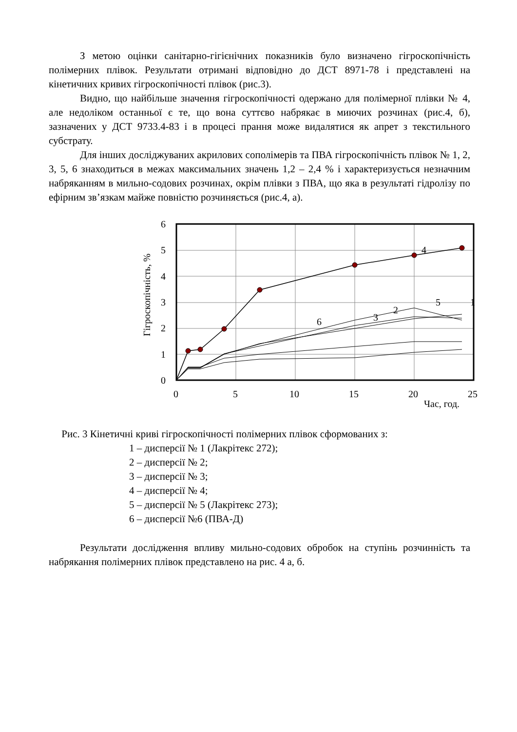З метою оцінки санітарно-гігієнічних показників було визначено гігроскопічність полімерних плівок. Результати отримані відповідно до ДСТ 8971-78 і представлені на кінетичних кривих гігроскопічності плівок (рис.3).
Видно, що найбільше значення гігроскопічності одержано для полімерної плівки № 4, але недоліком останньої є те, що вона суттєво набрякає в миючих розчинах (рис.4, б), зазначених у ДСТ 9733.4-83 і в процесі прання може видалятися як апрет з текстильного субстрату.
Для інших досліджуваних акрилових сополімерів та ПВА гігроскопічність плівок № 1, 2, 3, 5, 6 знаходиться в межах максимальних значень 1,2 – 2,4 % і характеризується незначним набряканням в мильно-содових розчинах, окрім плівки з ПВА, що яка в результаті гідролізу по ефірним зв’язкам майже повністю розчиняється (рис.4, а).
6
5
4
3
2
1
0
0
5
10
15
20
25
Час, год.
Гігроскопічність, %
4
6
3
2
5
1
Рис. 3 Кінетичні криві гігроскопічності полімерних плівок сформованих з:
1 – дисперсії № 1 (Лакрітекс 272);
2 – дисперсії № 2;
3 – дисперсії № 3;
4 – дисперсії № 4;
5 – дисперсії № 5 (Лакрітекс 273);
6 – дисперсії №6 (ПВА-Д)
Результати дослідження впливу мильно-содових обробок на ступінь розчинність та набрякання полімерних плівок представлено на рис. 4 а, б.